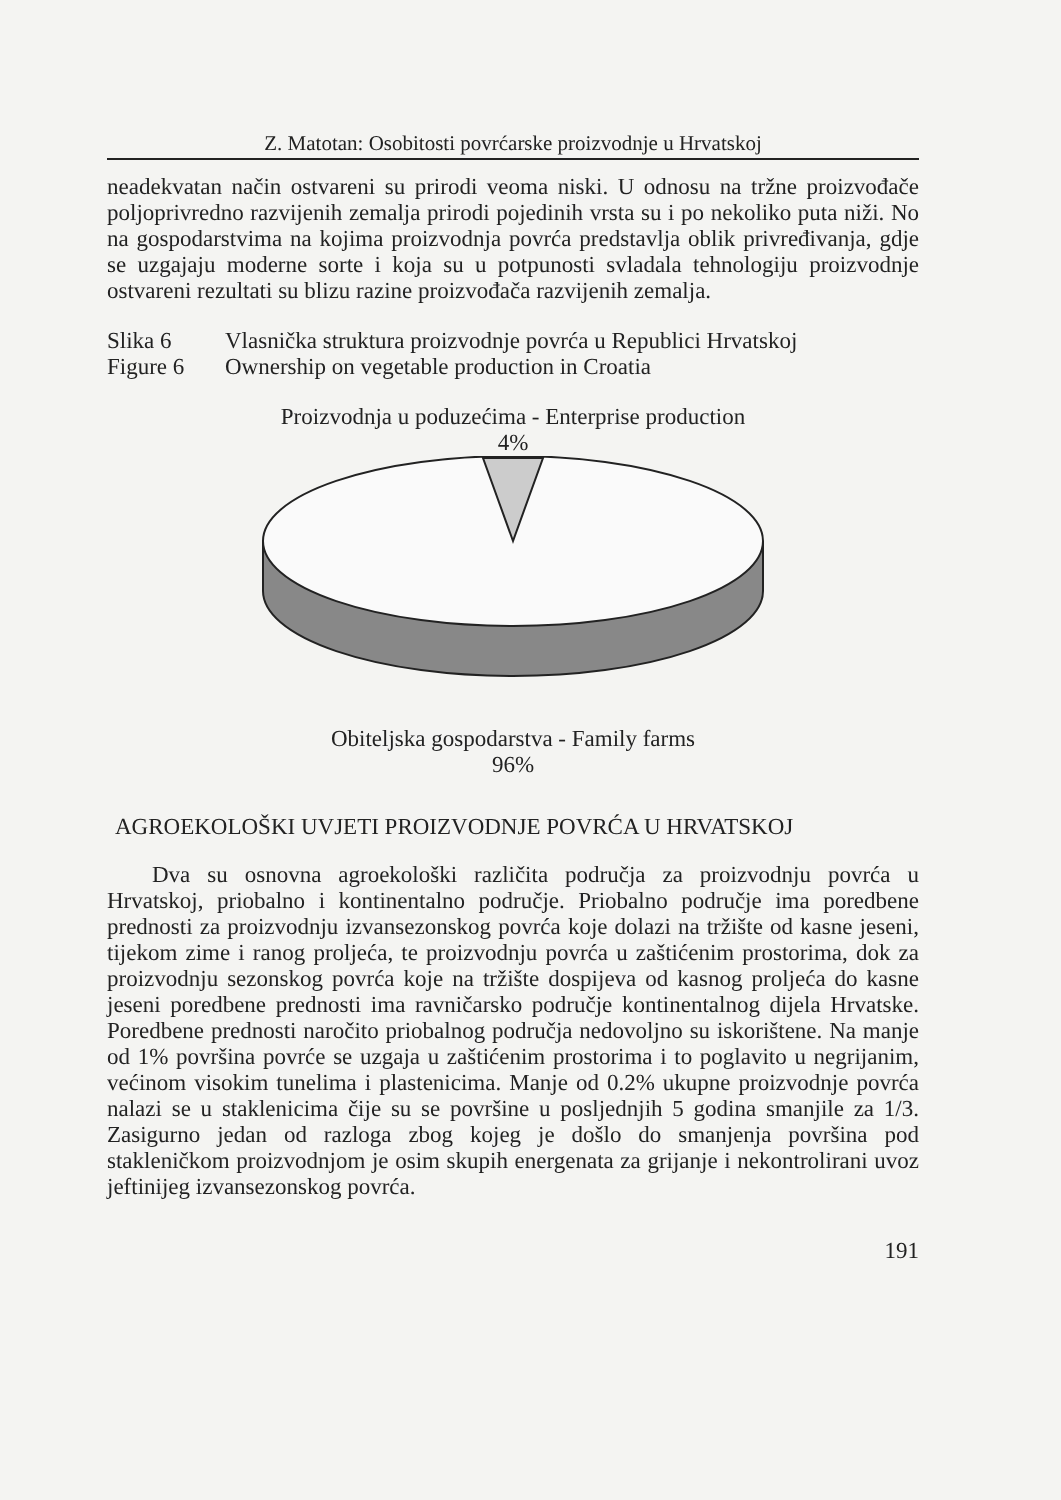Z. Matotan: Osobitosti povrćarske proizvodnje u Hrvatskoj
neadekvatan način ostvareni su prirodi veoma niski. U odnosu na tržne proizvođače poljoprivredno razvijenih zemalja prirodi pojedinih vrsta su i po nekoliko puta niži. No na gospodarstvima na kojima proizvodnja povrća predstavlja oblik privređivanja, gdje se uzgajaju moderne sorte i koja su u potpunosti svladala tehnologiju proizvodnje ostvareni rezultati su blizu razine proizvođača razvijenih zemalja.
Slika 6 Vlasnička struktura proizvodnje povrća u Republici Hrvatskoj
Figure 6 Ownership on vegetable production in Croatia
Proizvodnja u poduzećima - Enterprise production
4%
Obiteljska gospodarstva - Family farms
96%
AGROEKOLOŠKI UVJETI PROIZVODNJE POVRĆA U HRVATSKOJ
Dva su osnovna agroekološki različita područja za proizvodnju povrća u Hrvatskoj, priobalno i kontinentalno područje. Priobalno područje ima poredbene prednosti za proizvodnju izvansezonskog povrća koje dolazi na tržište od kasne jeseni, tijekom zime i ranog proljeća, te proizvodnju povrća u zaštićenim prostorima, dok za proizvodnju sezonskog povrća koje na tržište dospijeva od kasnog proljeća do kasne jeseni poredbene prednosti ima ravničarsko područje kontinentalnog dijela Hrvatske. Poredbene prednosti naročito priobalnog područja nedovoljno su iskorištene. Na manje od 1% površina povrće se uzgaja u zaštićenim prostorima i to poglavito u negrijanim, većinom visokim tunelima i plastenicima. Manje od 0.2% ukupne proizvodnje povrća nalazi se u staklenicima čije su se površine u posljednjih 5 godina smanjile za 1/3. Zasigurno jedan od razloga zbog kojeg je došlo do smanjenja površina pod stakleničkom proizvodnjom je osim skupih energenata za grijanje i nekontrolirani uvoz jeftinijeg izvansezonskog povrća.
191